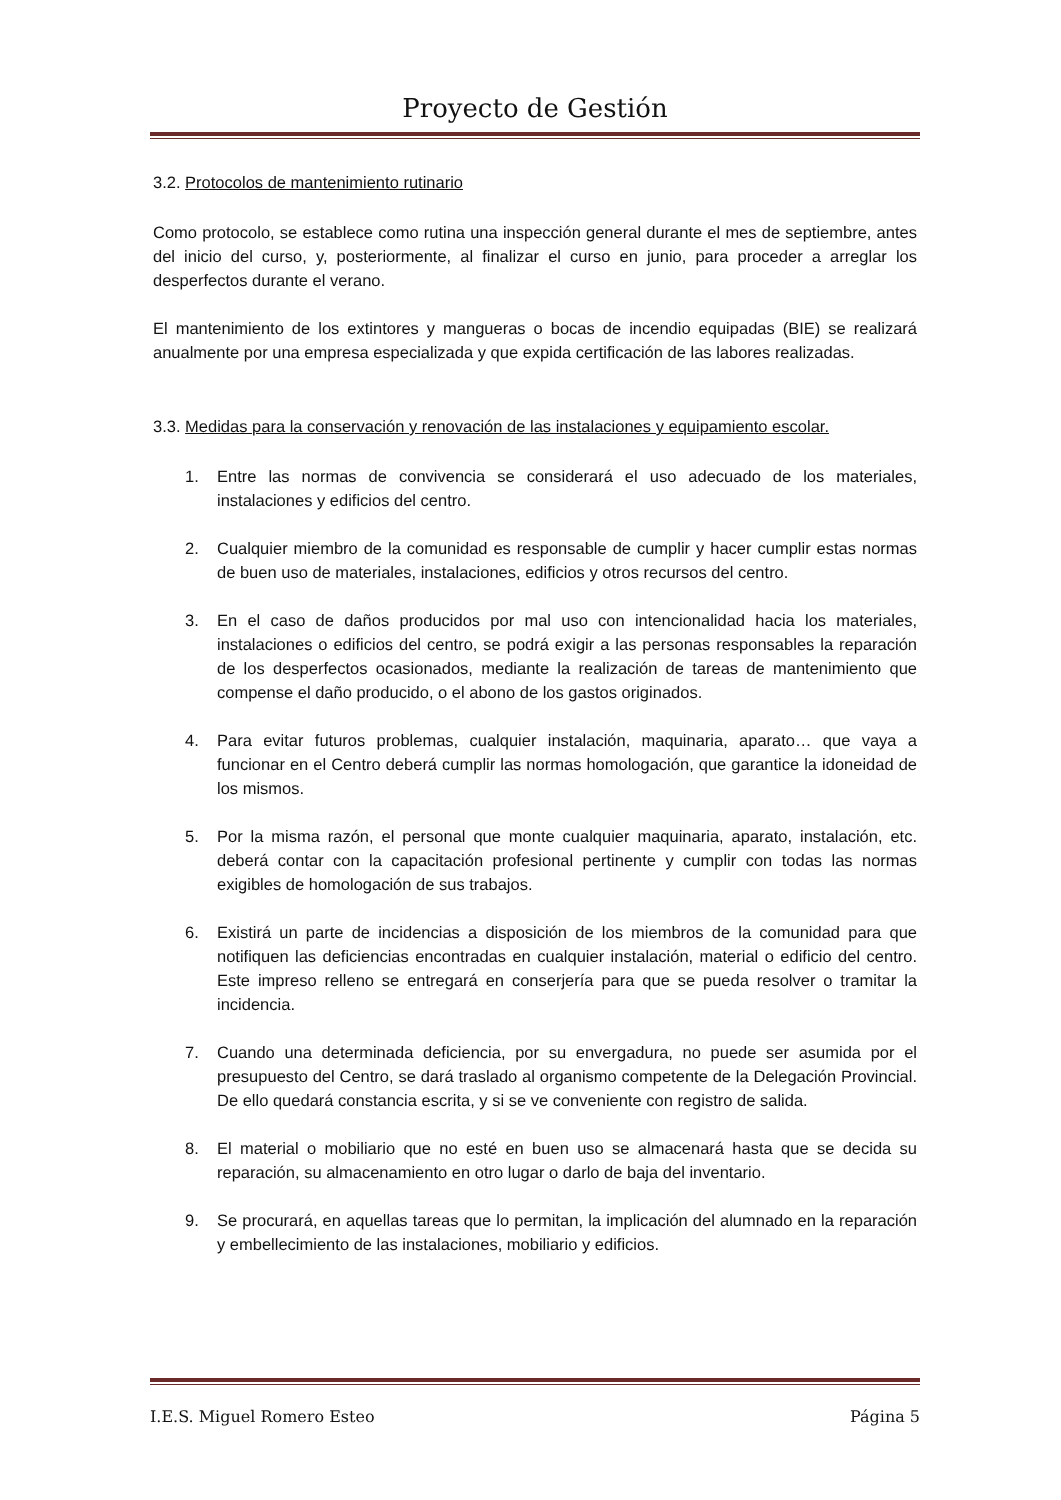Proyecto de Gestión
3.2. Protocolos de mantenimiento rutinario
Como protocolo, se establece como rutina una inspección general durante el mes de septiembre, antes del inicio del curso, y, posteriormente, al finalizar el curso en junio, para proceder a arreglar los desperfectos durante el verano.
El mantenimiento de los extintores y mangueras o bocas de incendio equipadas (BIE) se realizará anualmente por una empresa especializada y que expida certificación de las labores realizadas.
3.3. Medidas para la conservación y renovación de las instalaciones y equipamiento escolar.
1. Entre las normas de convivencia se considerará el uso adecuado de los materiales, instalaciones y edificios del centro.
2. Cualquier miembro de la comunidad es responsable de cumplir y hacer cumplir estas normas de buen uso de materiales, instalaciones, edificios y otros recursos del centro.
3. En el caso de daños producidos por mal uso con intencionalidad hacia los materiales, instalaciones o edificios del centro, se podrá exigir a las personas responsables la reparación de los desperfectos ocasionados, mediante la realización de tareas de mantenimiento que compense el daño producido, o el abono de los gastos originados.
4. Para evitar futuros problemas, cualquier instalación, maquinaria, aparato… que vaya a funcionar en el Centro deberá cumplir las normas homologación, que garantice la idoneidad de los mismos.
5. Por la misma razón, el personal que monte cualquier maquinaria, aparato, instalación, etc. deberá contar con la capacitación profesional pertinente y cumplir con todas las normas exigibles de homologación de sus trabajos.
6. Existirá un parte de incidencias a disposición de los miembros de la comunidad para que notifiquen las deficiencias encontradas en cualquier instalación, material o edificio del centro. Este impreso relleno se entregará en conserjería para que se pueda resolver o tramitar la incidencia.
7. Cuando una determinada deficiencia, por su envergadura, no puede ser asumida por el presupuesto del Centro, se dará traslado al organismo competente de la Delegación Provincial. De ello quedará constancia escrita, y si se ve conveniente con registro de salida.
8. El material o mobiliario que no esté en buen uso se almacenará hasta que se decida su reparación, su almacenamiento en otro lugar o darlo de baja del inventario.
9. Se procurará, en aquellas tareas que lo permitan, la implicación del alumnado en la reparación y embellecimiento de las instalaciones, mobiliario y edificios.
I.E.S. Miguel Romero Esteo Página 5